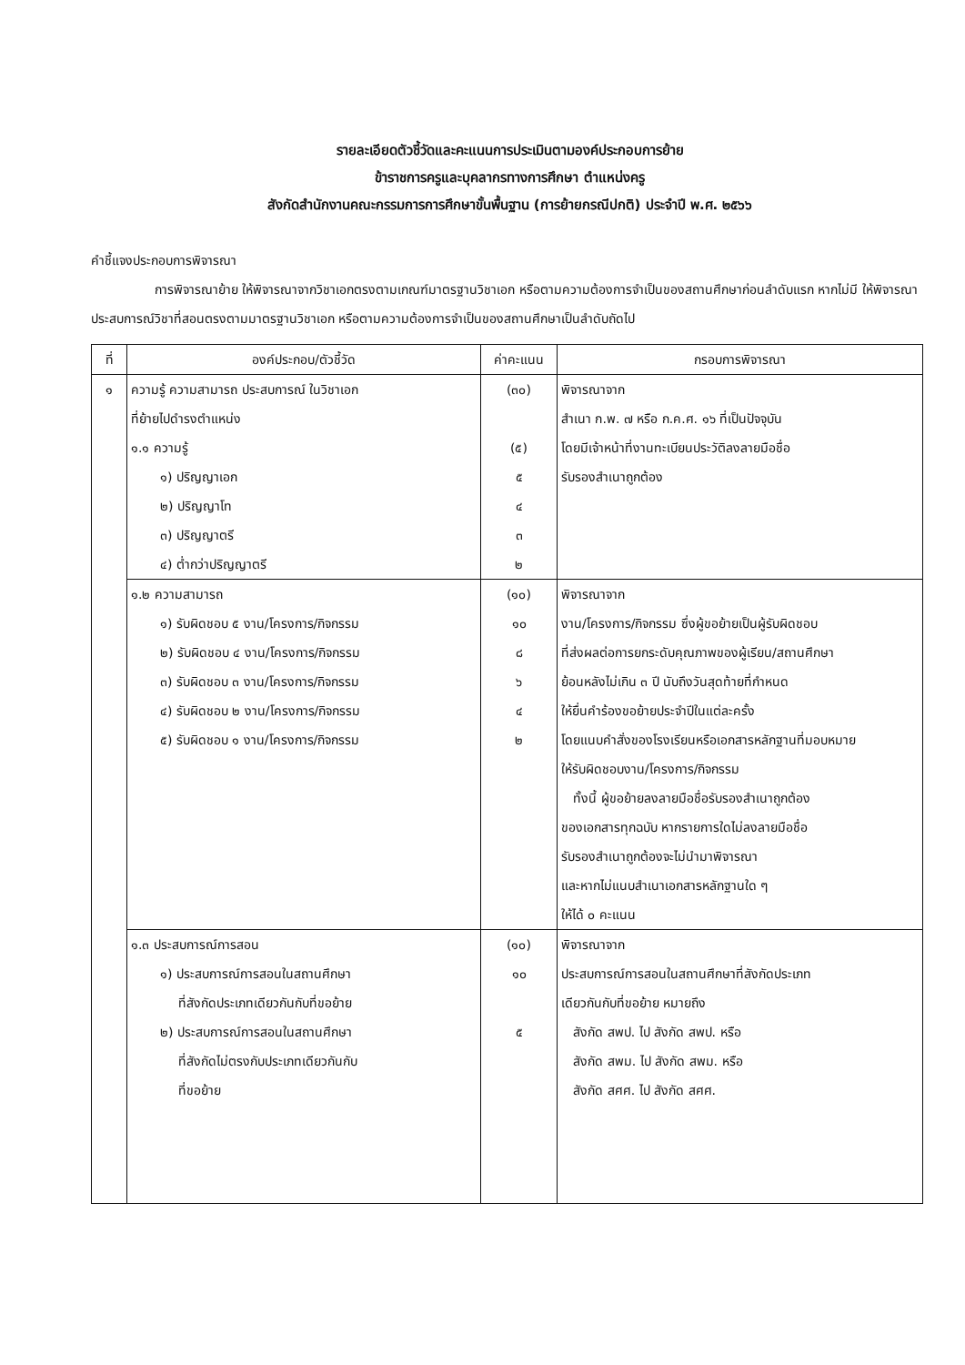รายละเอียดตัวชี้วัดและคะแนนการประเมินตามองค์ประกอบการย้าย
ข้าราชการครูและบุคลากรทางการศึกษา ตำแหน่งครู
สังกัดสำนักงานคณะกรรมการการศึกษาขั้นพื้นฐาน (การย้ายกรณีปกติ) ประจำปี พ.ศ. ๒๕๖๖
คำชี้แจงประกอบการพิจารณา
การพิจารณาย้าย ให้พิจารณาจากวิชาเอกตรงตามเกณฑ์มาตรฐานวิชาเอก หรือตามความต้องการจำเป็นของสถานศึกษาก่อนลำดับแรก หากไม่มี ให้พิจารณาประสบการณ์วิชาที่สอนตรงตามมาตรฐานวิชาเอก หรือตามความต้องการจำเป็นของสถานศึกษาเป็นลำดับถัดไป
| ที่ | องค์ประกอบ/ตัวชี้วัด | ค่าคะแนน | กรอบการพิจารณา |
| --- | --- | --- | --- |
| ๑ | ความรู้ ความสามารถ ประสบการณ์ ในวิชาเอก ที่ย้ายไปดำรงตำแหน่ง ๑.๑ ความรู้ ๑) ปริญญาเอก ๒) ปริญญาโท ๓) ปริญญาตรี ๔) ต่ำกว่าปริญญาตรี | (๓๐) (๕) ๕ ๔ ๓ ๒ | พิจารณาจาก สำเนา ก.พ. ๗ หรือ ก.ค.ศ. ๑๖ ที่เป็นปัจจุบัน โดยมีเจ้าหน้าที่งานทะเบียนประวัติลงลายมือชื่อ รับรองสำเนาถูกต้อง |
| | ๑.๒ ความสามารถ ๑) รับผิดชอบ ๕ งาน/โครงการ/กิจกรรม ๒) รับผิดชอบ ๔ งาน/โครงการ/กิจกรรม ๓) รับผิดชอบ ๓ งาน/โครงการ/กิจกรรม ๔) รับผิดชอบ ๒ งาน/โครงการ/กิจกรรม ๕) รับผิดชอบ ๑ งาน/โครงการ/กิจกรรม | (๑๐) ๑๐ ๘ ๖ ๔ ๒ | พิจารณาจาก งาน/โครงการ/กิจกรรม ซึ่งผู้ขอย้ายเป็นผู้รับผิดชอบ ที่ส่งผลต่อการยกระดับคุณภาพของผู้เรียน/สถานศึกษา ย้อนหลังไม่เกิน ๓ ปี นับถึงวันสุดท้ายที่กำหนด ให้ยื่นคำร้องขอย้ายประจำปีในแต่ละครั้ง โดยแนบคำสั่งของโรงเรียนหรือเอกสารหลักฐานที่มอบหมาย ให้รับผิดชอบงาน/โครงการ/กิจกรรม ทั้งนี้ ผู้ขอย้ายลงลายมือชื่อรับรองสำเนาถูกต้อง ของเอกสารทุกฉบับ หากรายการใดไม่ลงลายมือชื่อ รับรองสำเนาถูกต้องจะไม่นำมาพิจารณา และหากไม่แนบสำเนาเอกสารหลักฐานใด ๆ ให้ได้ ๐ คะแนน |
| | ๑.๓ ประสบการณ์การสอน ๑) ประสบการณ์การสอนในสถานศึกษา ที่สังกัดประเภทเดียวกันกับที่ขอย้าย ๒) ประสบการณ์การสอนในสถานศึกษา ที่สังกัดไม่ตรงกับประเภทเดียวกันกับ ที่ขอย้าย | (๑๐) ๑๐ ๕ | พิจารณาจาก ประสบการณ์การสอนในสถานศึกษาที่สังกัดประเภท เดียวกันกับที่ขอย้าย หมายถึง สังกัด สพป. ไป สังกัด สพป. หรือ สังกัด สพม. ไป สังกัด สพม. หรือ สังกัด สศศ. ไป สังกัด สศศ. |